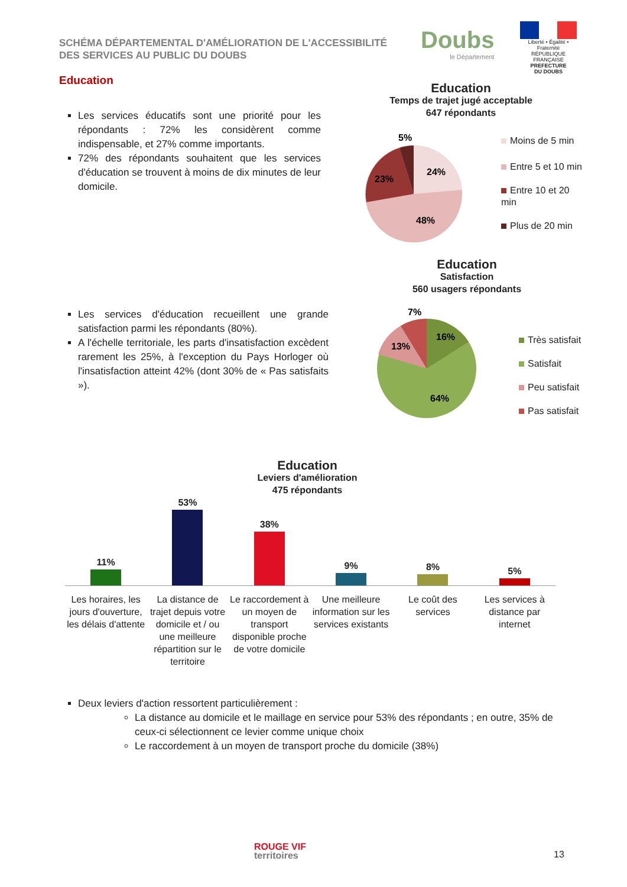SCHÉMA DÉPARTEMENTAL D'AMÉLIORATION DE L'ACCESSIBILITÉ
DES SERVICES AU PUBLIC DU DOUBS
Doubs
le Département
Liberté • Égalité • Fraternité
RÉPUBLIQUE FRANÇAISE
PREFECTURE
DU DOUBS
Education
Les services éducatifs sont une priorité pour les répondants : 72% les considèrent comme indispensable, et 27% comme importants.
72% des répondants souhaitent que les services d'éducation se trouvent à moins de dix minutes de leur domicile.
Education
Temps de trajet jugé acceptable
647 répondants
5%
24%
23%
48%
Moins de 5 min
Entre 5 et 10 min
Entre 10 et 20 min
Plus de 20 min
Education
Satisfaction
560 usagers répondants
Les services d'éducation recueillent une grande satisfaction parmi les répondants (80%).
A l'échelle territoriale, les parts d'insatisfaction excèdent rarement les 25%, à l'exception du Pays Horloger où l'insatisfaction atteint 42% (dont 30% de « Pas satisfaits »).
7%
16%
13%
64%
Très satisfait
Satisfait
Peu satisfait
Pas satisfait
Education
Leviers d'amélioration
475 répondants
11%
53%
38%
9%
8%
5%
Les horaires, les jours d'ouverture, les délais d'attente
La distance de trajet depuis votre domicile et / ou une meilleure répartition sur le territoire
Le raccordement à un moyen de transport disponible proche de votre domicile
Une meilleure information sur les services existants
Le coût des services Les services à distance par internet
Deux leviers d'action ressortent particulièrement :
La distance au domicile et le maillage en service pour 53% des répondants ; en outre, 35% de ceux-ci sélectionnent ce levier comme unique choix
Le raccordement à un moyen de transport proche du domicile (38%)
ROUGE VIF
territoires
13